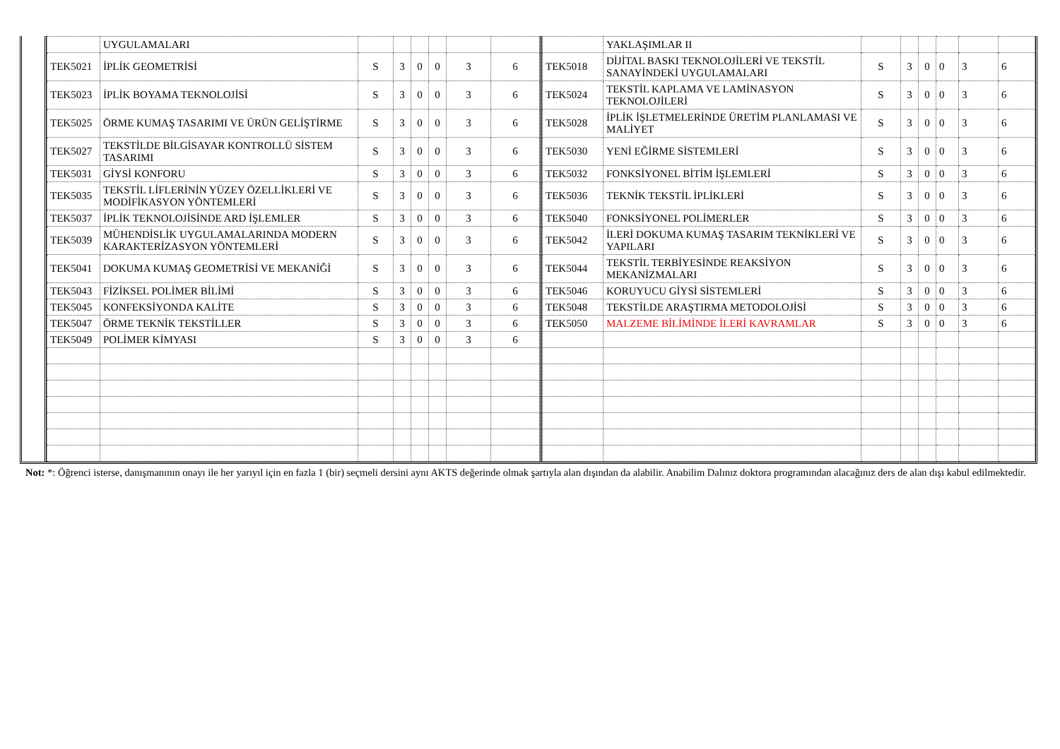| | UYGULAMALARI | | | | | | |
| TEK5021 | İPLİK GEOMETRİSİ | S | 3 | 0 | 0 | 3 | 6 |
| TEK5023 | İPLİK BOYAMA TEKNOLOJİSİ | S | 3 | 0 | 0 | 3 | 6 |
| TEK5025 | ÖRME KUMAŞ TASARIMI VE ÜRÜN GELİŞTİRME | S | 3 | 0 | 0 | 3 | 6 |
| TEK5027 | TEKSTİLDE BİLGİSAYAR KONTROLLÜ SİSTEM TASARIMI | S | 3 | 0 | 0 | 3 | 6 |
| TEK5031 | GİYSİ KONFORU | S | 3 | 0 | 0 | 3 | 6 |
| TEK5035 | TEKSTİL LİFLERİNİN YÜZEY ÖZELLİKLERİ VE MODİFİKASYON YÖNTEMLERİ | S | 3 | 0 | 0 | 3 | 6 |
| TEK5037 | İPLİK TEKNOLOJİSİNDE ARD İŞLEMLER | S | 3 | 0 | 0 | 3 | 6 |
| TEK5039 | MÜHENDİSLİK UYGULAMALARINDA MODERN KARAKTERİZASYON YÖNTEMLERİ | S | 3 | 0 | 0 | 3 | 6 |
| TEK5041 | DOKUMA KUMAŞ GEOMETRİSİ VE MEKANİĞİ | S | 3 | 0 | 0 | 3 | 6 |
| TEK5043 | FİZİKSEL POLİMER BİLİMİ | S | 3 | 0 | 0 | 3 | 6 |
| TEK5045 | KONFEKSİYONDA KALİTE | S | 3 | 0 | 0 | 3 | 6 |
| TEK5047 | ÖRME TEKNİK TEKSTİLLER | S | 3 | 0 | 0 | 3 | 6 |
| TEK5049 | POLİMER KİMYASI | S | 3 | 0 | 0 | 3 | 6 |
| | YAKLAŞIMLAR II | | | | | | |
| TEK5018 | DİJİTAL BASKI TEKNOLOJİLERİ VE TEKSTİL SANAYİNDEKİ UYGULAMALARI | S | 3 | 0 | 0 | 3 | 6 |
| TEK5024 | TEKSTİL KAPLAMA VE LAMİNASYON TEKNOLOJİLERİ | S | 3 | 0 | 0 | 3 | 6 |
| TEK5028 | İPLİK İŞLETMELERİNDE ÜRETİM PLANLAMASI VE MALİYET | S | 3 | 0 | 0 | 3 | 6 |
| TEK5030 | YENİ EĞİRME SİSTEMLERİ | S | 3 | 0 | 0 | 3 | 6 |
| TEK5032 | FONKSİYONEL BİTİM İŞLEMLERİ | S | 3 | 0 | 0 | 3 | 6 |
| TEK5036 | TEKNİK TEKSTİL İPLİKLERİ | S | 3 | 0 | 0 | 3 | 6 |
| TEK5040 | FONKSİYONEL POLİMERLER | S | 3 | 0 | 0 | 3 | 6 |
| TEK5042 | İLERİ DOKUMA KUMAŞ TASARIM TEKNİKLERİ VE YAPILARI | S | 3 | 0 | 0 | 3 | 6 |
| TEK5044 | TEKSTİL TERBİYESİNDE REAKSİYON MEKANİZMALARI | S | 3 | 0 | 0 | 3 | 6 |
| TEK5046 | KORUYUCU GİYSİ SİSTEMLERİ | S | 3 | 0 | 0 | 3 | 6 |
| TEK5048 | TEKSTİLDE ARAŞTIRMA METODOLOJİSİ | S | 3 | 0 | 0 | 3 | 6 |
| TEK5050 | MALZEME BİLİMİNDE İLERİ KAVRAMLAR | S | 3 | 0 | 0 | 3 | 6 |
Not: *: Öğrenci isterse, danışmanının onayı ile her yarıyıl için en fazla 1 (bir) seçmeli dersini aynı AKTS değerinde olmak şartıyla alan dışından da alabilir. Anabilim Dalınız doktora programından alacağınız ders de alan dışı kabul edilmektedir.